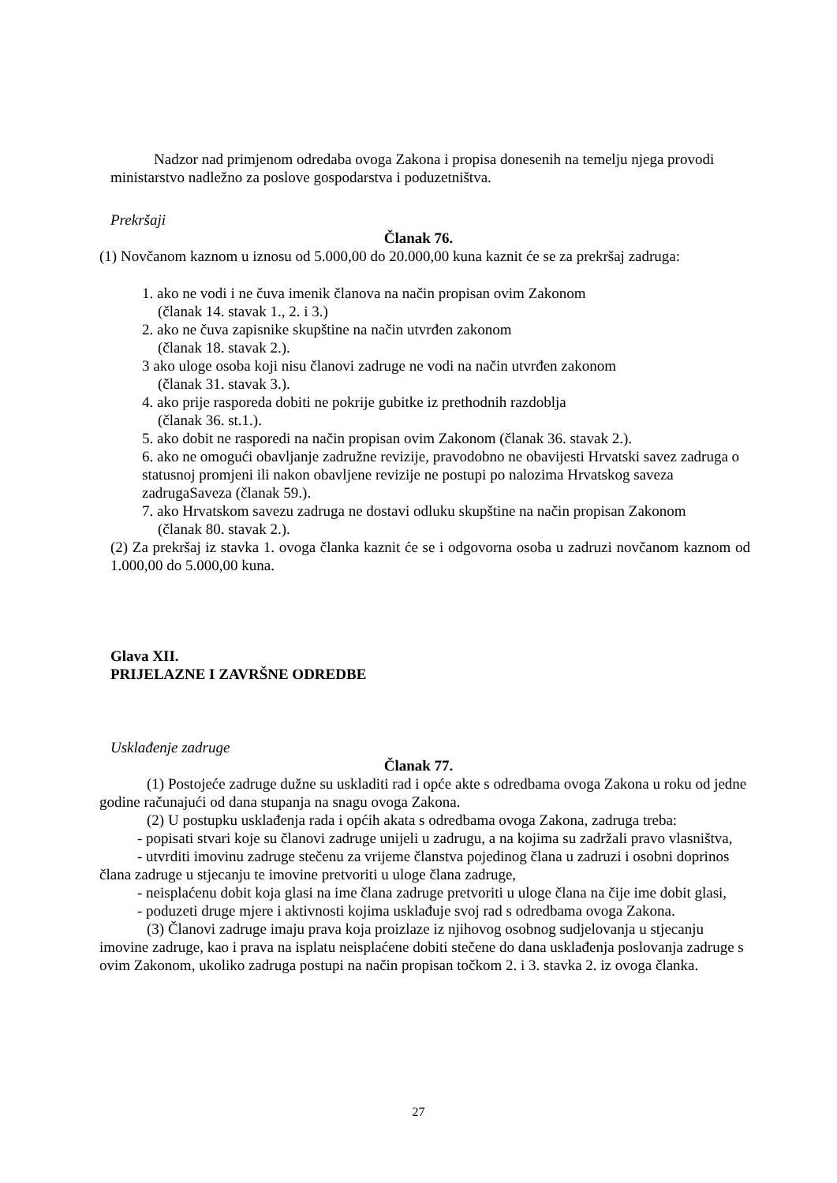Nadzor nad primjenom odredaba ovoga Zakona i propisa donesenih na temelju njega provodi ministarstvo nadležno za poslove gospodarstva i poduzetništva.
Prekršaji
Članak 76.
(1) Novčanom kaznom u iznosu od 5.000,00 do 20.000,00 kuna kaznit će se za prekršaj zadruga:
1. ako ne vodi i ne čuva imenik članova na način propisan ovim Zakonom
(članak 14. stavak 1., 2. i 3.)
2. ako ne čuva zapisnike skupštine na način utvrđen zakonom
(članak 18. stavak 2.).
3 ako uloge osoba koji nisu članovi zadruge ne vodi na način utvrđen zakonom
(članak 31. stavak 3.).
4. ako prije rasporeda dobiti ne pokrije gubitke iz prethodnih razdoblja
(članak 36. st.1.).
5. ako dobit ne rasporedi na način propisan ovim Zakonom (članak 36. stavak 2.).
6. ako ne omogući obavljanje zadružne revizije, pravodobno ne obavijesti Hrvatski savez zadruga o statusnoj promjeni ili nakon obavljene revizije ne postupi po nalozima Hrvatskog saveza zadrugaSaveza (članak 59.).
7. ako Hrvatskom savezu zadruga ne dostavi odluku skupštine na način propisan Zakonom
(članak 80. stavak 2.).
(2) Za prekršaj iz stavka 1. ovoga članka kaznit će se i odgovorna osoba u zadruzi novčanom kaznom od 1.000,00 do 5.000,00 kuna.
Glava XII.
PRIJELAZNE I ZAVRŠNE ODREDBE
Usklađenje zadruge
Članak 77.
(1) Postojeće zadruge dužne su uskladiti rad i opće akte s odredbama ovoga Zakona u roku od jedne godine računajući od dana stupanja na snagu ovoga Zakona.
(2) U postupku usklađenja rada i općih akata s odredbama ovoga Zakona, zadruga treba:
- popisati stvari koje su članovi zadruge unijeli u zadrugu, a na kojima su zadržali pravo vlasništva,
- utvrditi imovinu zadruge stečenu za vrijeme članstva pojedinog člana u zadruzi i osobni doprinos člana zadruge u stjecanju te imovine pretvoriti u uloge člana zadruge,
- neisplaćenu dobit koja glasi na ime člana zadruge pretvoriti u uloge člana na čije ime dobit glasi,
- poduzeti druge mjere i aktivnosti kojima usklađuje svoj rad s odredbama ovoga Zakona.
(3) Članovi zadruge imaju prava koja proizlaze iz njihovog osobnog sudjelovanja u stjecanju imovine zadruge, kao i prava na isplatu neisplaćene dobiti stečene do dana usklađenja poslovanja zadruge s ovim Zakonom, ukoliko zadruga postupi na način propisan točkom 2. i 3. stavka 2. iz ovoga članka.
27